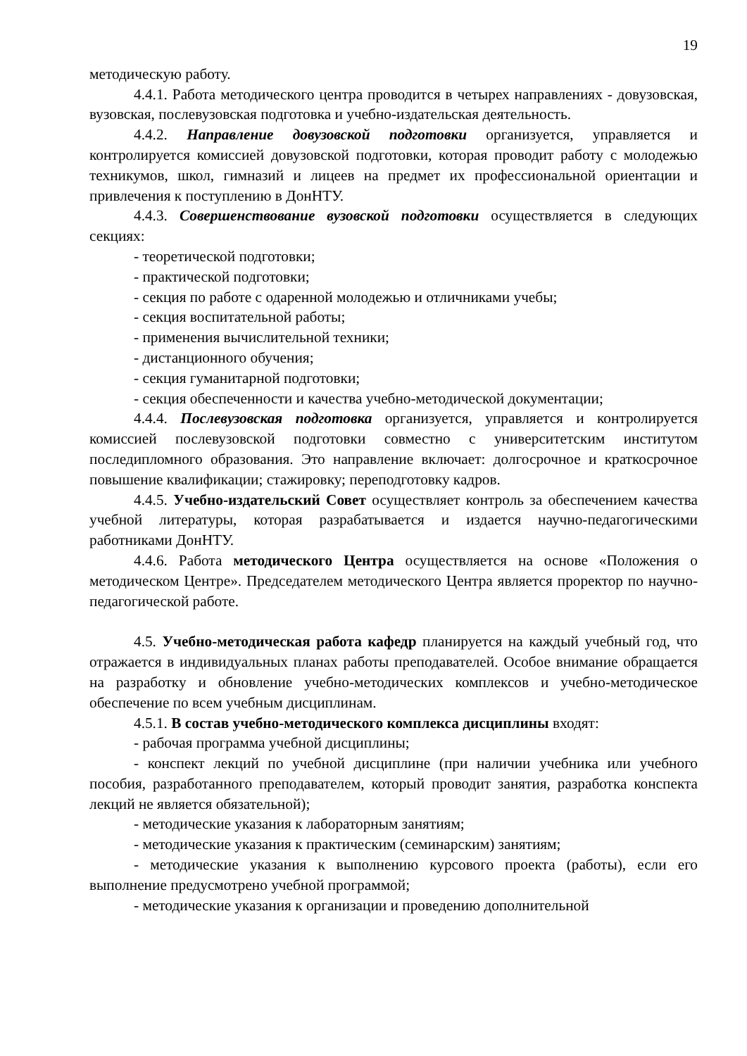19
методическую работу.
4.4.1. Работа методического центра проводится в четырех направлениях - довузовская, вузовская, послевузовская подготовка и учебно-издательская деятельность.
4.4.2. Направление довузовской подготовки организуется, управляется и контролируется комиссией довузовской подготовки, которая проводит работу с молодежью техникумов, школ, гимназий и лицеев на предмет их профессиональной ориентации и привлечения к поступлению в ДонНТУ.
4.4.3. Совершенствование вузовской подготовки осуществляется в следующих секциях:
- теоретической подготовки;
- практической подготовки;
- секция по работе с одаренной молодежью и отличниками учебы;
- секция воспитательной работы;
- применения вычислительной техники;
- дистанционного обучения;
- секция гуманитарной подготовки;
- секция обеспеченности и качества учебно-методической документации;
4.4.4. Послевузовская подготовка организуется, управляется и контролируется комиссией послевузовской подготовки совместно с университетским институтом последипломного образования. Это направление включает: долгосрочное и краткосрочное повышение квалификации; стажировку; переподготовку кадров.
4.4.5. Учебно-издательский Совет осуществляет контроль за обеспечением качества учебной литературы, которая разрабатывается и издается научно-педагогическими работниками ДонНТУ.
4.4.6. Работа методического Центра осуществляется на основе «Положения о методическом Центре». Председателем методического Центра является проректор по научно-педагогической работе.
4.5. Учебно-методическая работа кафедр планируется на каждый учебный год, что отражается в индивидуальных планах работы преподавателей. Особое внимание обращается на разработку и обновление учебно-методических комплексов и учебно-методическое обеспечение по всем учебным дисциплинам.
4.5.1. В состав учебно-методического комплекса дисциплины входят:
- рабочая программа учебной дисциплины;
- конспект лекций по учебной дисциплине (при наличии учебника или учебного пособия, разработанного преподавателем, который проводит занятия, разработка конспекта лекций не является обязательной);
- методические указания к лабораторным занятиям;
- методические указания к практическим (семинарским) занятиям;
- методические указания к выполнению курсового проекта (работы), если его выполнение предусмотрено учебной программой;
- методические указания к организации и проведению дополнительной